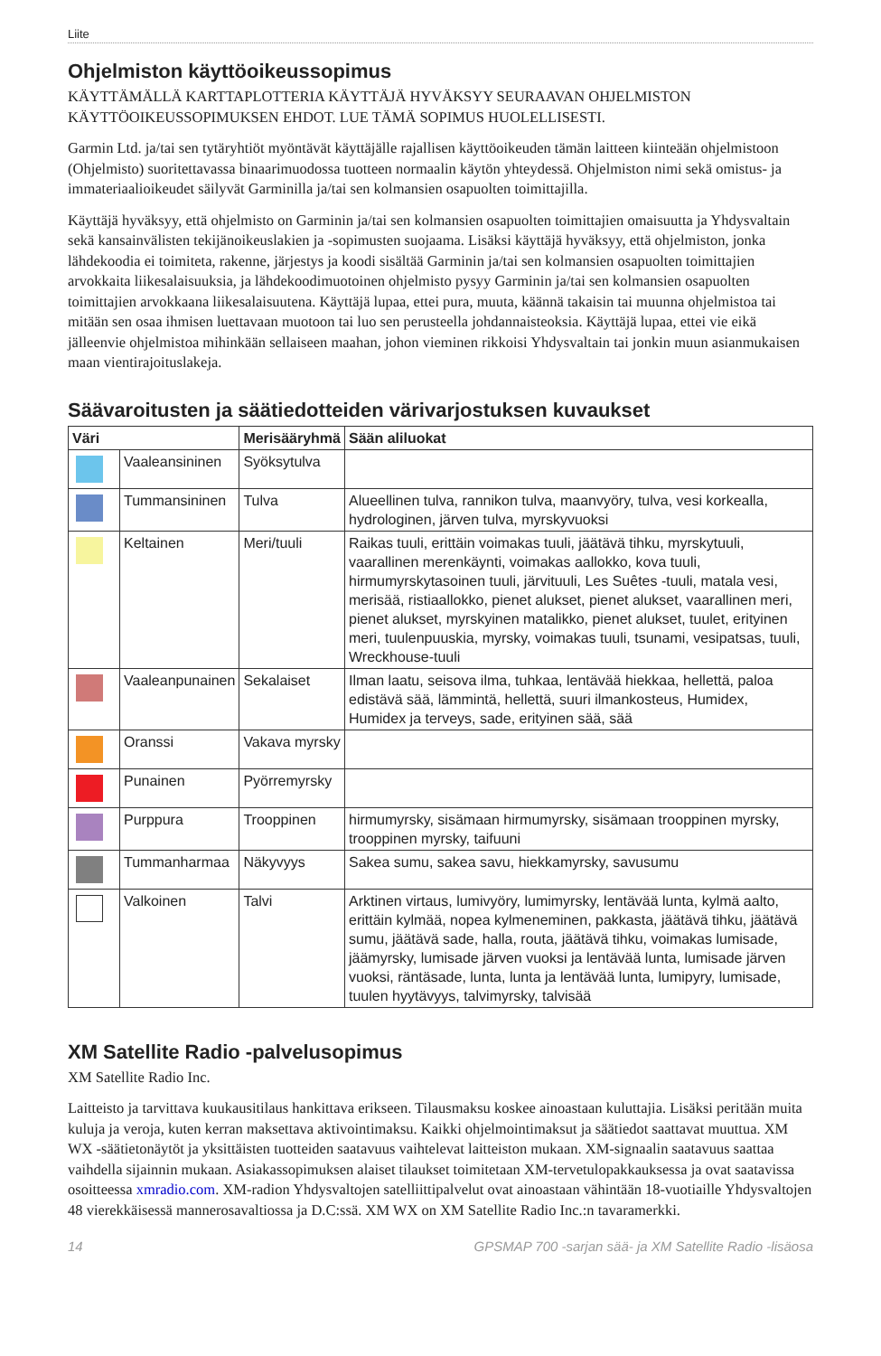Liite
Ohjelmiston käyttöoikeussopimus
KÄYTTÄMÄLLÄ KARTTAPLOTTERIA KÄYTTÄJÄ HYVÄKSYY SEURAAVAN OHJELMISTON KÄYTTÖOIKEUSSOPIMUKSEN EHDOT. LUE TÄMÄ SOPIMUS HUOLELLISESTI.
Garmin Ltd. ja/tai sen tytäryhtiöt myöntävät käyttäjälle rajallisen käyttöoikeuden tämän laitteen kiinteään ohjelmistoon (Ohjelmisto) suoritettavassa binaarimuodossa tuotteen normaalin käytön yhteydessä. Ohjelmiston nimi sekä omistus- ja immateriaalioikeudet säilyvät Garminilla ja/tai sen kolmansien osapuolten toimittajilla.
Käyttäjä hyväksyy, että ohjelmisto on Garminin ja/tai sen kolmansien osapuolten toimittajien omaisuutta ja Yhdysvaltain sekä kansainvälisten tekijänoikeuslakien ja -sopimusten suojaama. Lisäksi käyttäjä hyväksyy, että ohjelmiston, jonka lähdekoodia ei toimiteta, rakenne, järjestys ja koodi sisältää Garminin ja/tai sen kolmansien osapuolten toimittajien arvokkaita liikesalaisuuksia, ja lähdekoodimuotoinen ohjelmisto pysyy Garminin ja/tai sen kolmansien osapuolten toimittajien arvokkaana liikesalaisuutena. Käyttäjä lupaa, ettei pura, muuta, käännä takaisin tai muunna ohjelmistoa tai mitään sen osaa ihmisen luettavaan muotoon tai luo sen perusteella johdannaisteoksia. Käyttäjä lupaa, ettei vie eikä jälleenvie ohjelmistoa mihinkään sellaiseen maahan, johon vieminen rikkoisi Yhdysvaltain tai jonkin muun asianmukaisen maan vientirajoituslakeja.
Säävaroitusten ja säätiedotteiden värivarjostuksen kuvaukset
| Väri | | Merisääryhmä | Sään aliluokat |
| --- | --- | --- | --- |
| | Vaaleansininen | Syöksytulva | |
| | Tummansininen | Tulva | Alueellinen tulva, rannikon tulva, maanvyöry, tulva, vesi korkealla, hydrologinen, järven tulva, myrskyvuoksi |
| | Keltainen | Meri/tuuli | Raikas tuuli, erittäin voimakas tuuli, jäätävä tihku, myrskytuuli, vaarallinen merenkäynti, voimakas aallokko, kova tuuli, hirmumyrskytasoinen tuuli, järvituuli, Les Suêtes -tuuli, matala vesi, merisää, ristiaallokko, pienet alukset, pienet alukset, vaarallinen meri, pienet alukset, myrskyinen matalikko, pienet alukset, tuulet, erityinen meri, tuulenpuuskia, myrsky, voimakas tuuli, tsunami, vesipatsas, tuuli, Wreckhouse-tuuli |
| | Vaaleanpunainen | Sekalaiset | Ilman laatu, seisova ilma, tuhkaa, lentävää hiekkaa, hellettä, paloa edistävä sää, lämmintä, hellettä, suuri ilmankosteus, Humidex, Humidex ja terveys, sade, erityinen sää, sää |
| | Oranssi | Vakava myrsky | |
| | Punainen | Pyörremyrsky | |
| | Purppura | Trooppinen | hirmumyrsky, sisämaan hirmumyrsky, sisämaan trooppinen myrsky, trooppinen myrsky, taifuuni |
| | Tummanharmaa | Näkyvyys | Sakea sumu, sakea savu, hiekkamyrsky, savusumu |
| | Valkoinen | Talvi | Arktinen virtaus, lumivyöry, lumimyrsky, lentävää lunta, kylmä aalto, erittäin kylmää, nopea kylmeneminen, pakkasta, jäätävä tihku, jäätävä sumu, jäätävä sade, halla, routa, jäätävä tihku, voimakas lumisade, jäämyrsky, lumisade järven vuoksi ja lentävää lunta, lumisade järven vuoksi, räntäsade, lunta, lunta ja lentävää lunta, lumipyry, lumisade, tuulen hyytävyys, talvimyrsky, talvisää |
XM Satellite Radio -palvelusopimus
XM Satellite Radio Inc.
Laitteisto ja tarvittava kuukausitilaus hankittava erikseen. Tilausmaksu koskee ainoastaan kuluttajia. Lisäksi peritään muita kuluja ja veroja, kuten kerran maksettava aktivointimaksu. Kaikki ohjelmointimaksut ja säätiedot saattavat muuttua. XM WX -säätietonäytöt ja yksittäisten tuotteiden saatavuus vaihtelevat laitteiston mukaan. XM-signaalin saatavuus saattaa vaihdella sijainnin mukaan. Asiakassopimuksen alaiset tilaukset toimitetaan XM-tervetulopakkauksessa ja ovat saatavissa osoitteessa xmradio.com. XM-radion Yhdysvaltojen satelliittipalvelut ovat ainoastaan vähintään 18-vuotiaille Yhdysvaltojen 48 vierekkäisessä mannerosavaltiossa ja D.C:ssä. XM WX on XM Satellite Radio Inc.:n tavaramerkki.
14 GPSMAP 700 -sarjan sää- ja XM Satellite Radio -lisäosa